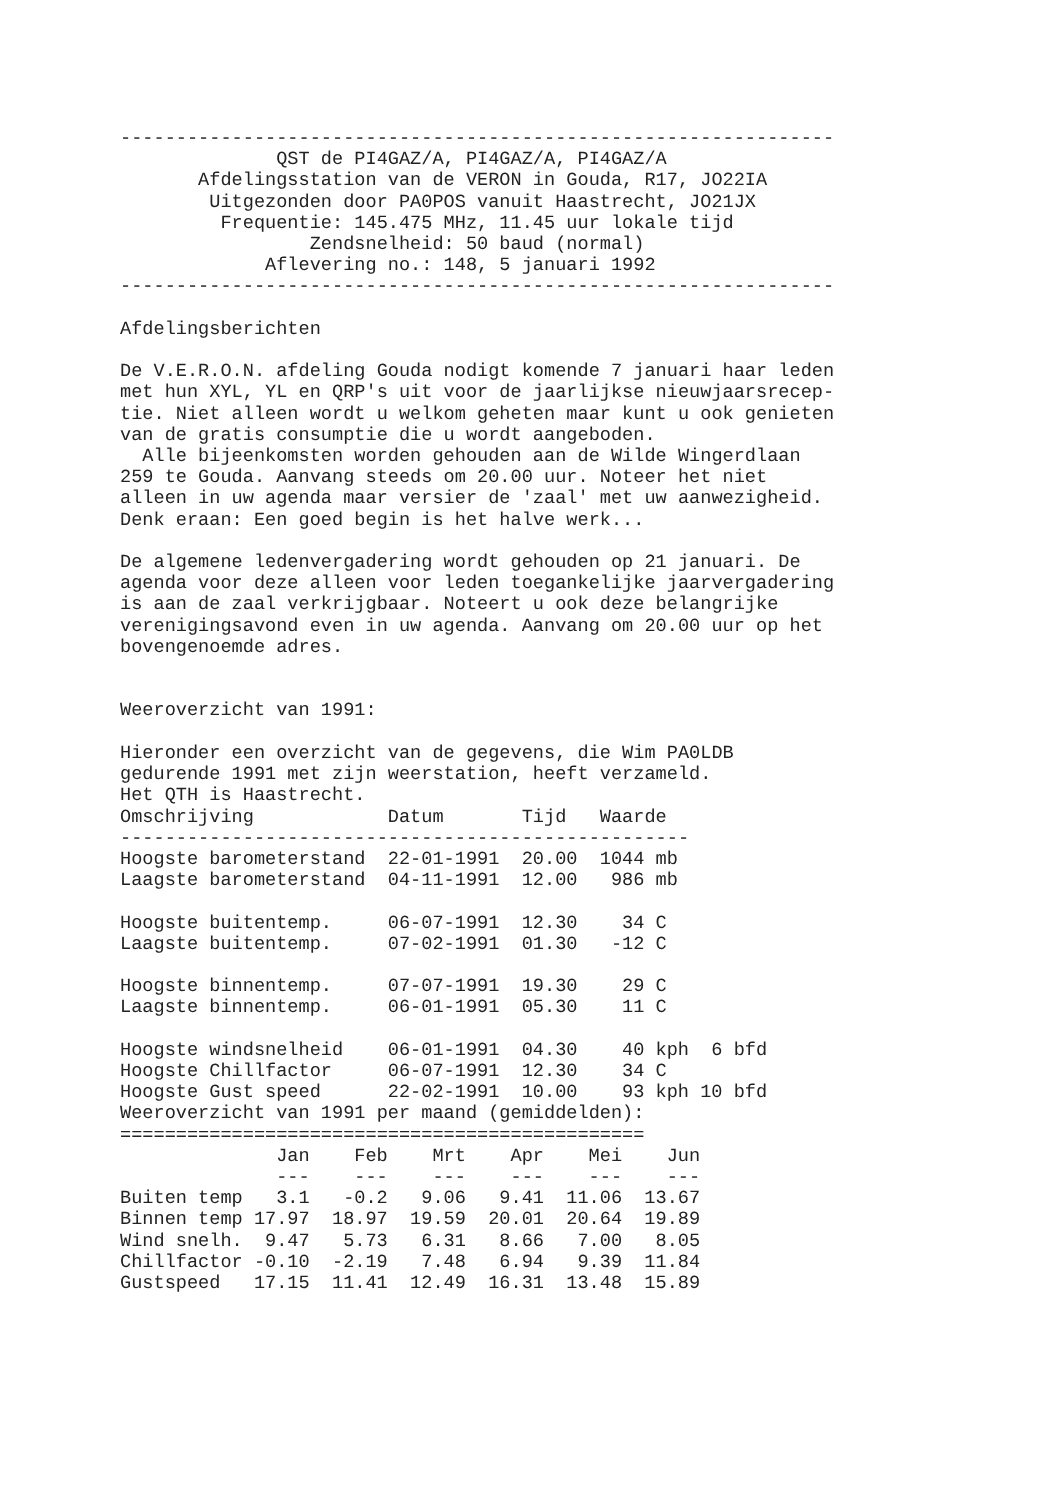----------------------------------------------------------------
              QST de PI4GAZ/A, PI4GAZ/A, PI4GAZ/A
       Afdelingsstation van de VERON in Gouda, R17, JO22IA
        Uitgezonden door PA0POS vanuit Haastrecht, JO21JX
         Frequentie: 145.475 MHz, 11.45 uur lokale tijd
                 Zendsnelheid: 50 baud (normal)
             Aflevering no.: 148, 5 januari 1992
----------------------------------------------------------------

Afdelingsberichten

De V.E.R.O.N. afdeling Gouda nodigt komende 7 januari haar leden
met hun XYL, YL en QRP's uit voor de jaarlijkse nieuwjaarsrecep-
tie. Niet alleen wordt u welkom geheten maar kunt u ook genieten
van de gratis consumptie die u wordt aangeboden.
  Alle bijeenkomsten worden gehouden aan de Wilde Wingerdlaan
259 te Gouda. Aanvang steeds om 20.00 uur. Noteer het niet
alleen in uw agenda maar versier de 'zaal' met uw aanwezigheid.
Denk eraan: Een goed begin is het halve werk...

De algemene ledenvergadering wordt gehouden op 21 januari. De
agenda voor deze alleen voor leden toegankelijke jaarvergadering
is aan de zaal verkrijgbaar. Noteert u ook deze belangrijke
verenigingsavond even in uw agenda. Aanvang om 20.00 uur op het
bovengenoemde adres.


Weeroverzicht van 1991:

Hieronder een overzicht van de gegevens, die Wim PA0LDB
gedurende 1991 met zijn weerstation, heeft verzameld.
Het QTH is Haastrecht.
| Omschrijving | Datum | Tijd | Waarde |
| --- | --- | --- | --- |
| --------------------------------------------------- | | | |
| Hoogste barometerstand | 22-01-1991 | 20.00 | 1044 mb |
| Laagste barometerstand | 04-11-1991 | 12.00 | 986 mb |
| Hoogste buitentemp. | 06-07-1991 | 12.30 | 34 C |
| Laagste buitentemp. | 07-02-1991 | 01.30 | -12 C |
| Hoogste binnentemp. | 07-07-1991 | 19.30 | 29 C |
| Laagste binnentemp. | 06-01-1991 | 05.30 | 11 C |
| Hoogste windsnelheid | 06-01-1991 | 04.30 | 40 kph 6 bfd |
| Hoogste Chillfactor | 06-07-1991 | 12.30 | 34 C |
| Hoogste Gust speed | 22-02-1991 | 10.00 | 93 kph 10 bfd |
Weeroverzicht van 1991 per maand (gemiddelden):
===============================================
| | Jan | Feb | Mrt | Apr | Mei | Jun |
| --- | --- | --- | --- | --- | --- | --- |
| | --- | --- | --- | --- | --- | --- |
| Buiten temp | 3.1 | -0.2 | 9.06 | 9.41 | 11.06 | 13.67 |
| Binnen temp | 17.97 | 18.97 | 19.59 | 20.01 | 20.64 | 19.89 |
| Wind snelh. | 9.47 | 5.73 | 6.31 | 8.66 | 7.00 | 8.05 |
| Chillfactor | -0.10 | -2.19 | 7.48 | 6.94 | 9.39 | 11.84 |
| Gustspeed | 17.15 | 11.41 | 12.49 | 16.31 | 13.48 | 15.89 |